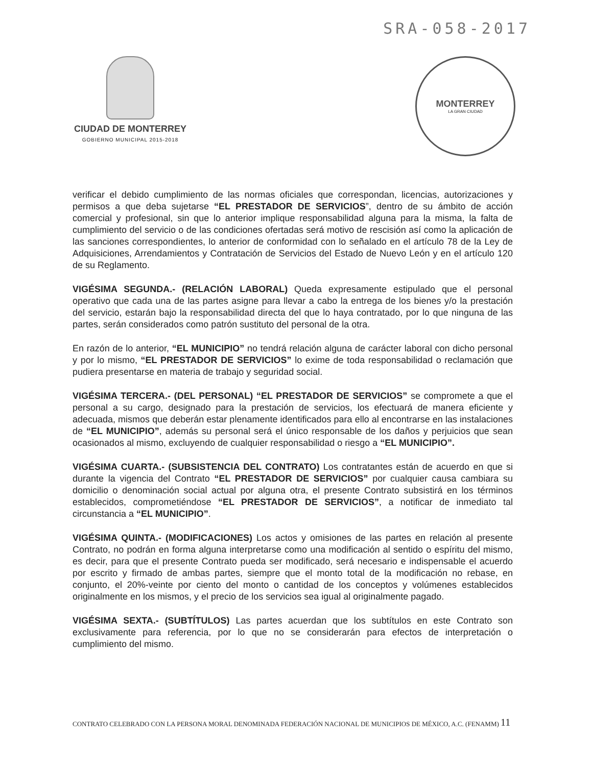SRA-058-2017
CIUDAD DE MONTERREY
GOBIERNO MUNICIPAL 2015-2018
MONTERREY
LA GRAN CIUDAD
verificar el debido cumplimiento de las normas oficiales que correspondan, licencias, autorizaciones y permisos a que deba sujetarse “EL PRESTADOR DE SERVICIOS”, dentro de su ámbito de acción comercial y profesional, sin que lo anterior implique responsabilidad alguna para la misma, la falta de cumplimiento del servicio o de las condiciones ofertadas será motivo de rescisión así como la aplicación de las sanciones correspondientes, lo anterior de conformidad con lo señalado en el artículo 78 de la Ley de Adquisiciones, Arrendamientos y Contratación de Servicios del Estado de Nuevo León y en el artículo 120 de su Reglamento.
VIGÉSIMA SEGUNDA.- (RELACIÓN LABORAL) Queda expresamente estipulado que el personal operativo que cada una de las partes asigne para llevar a cabo la entrega de los bienes y/o la prestación del servicio, estarán bajo la responsabilidad directa del que lo haya contratado, por lo que ninguna de las partes, serán considerados como patrón sustituto del personal de la otra.
En razón de lo anterior, “EL MUNICIPIO” no tendrá relación alguna de carácter laboral con dicho personal y por lo mismo, “EL PRESTADOR DE SERVICIOS” lo exime de toda responsabilidad o reclamación que pudiera presentarse en materia de trabajo y seguridad social.
VIGÉSIMA TERCERA.- (DEL PERSONAL) “EL PRESTADOR DE SERVICIOS” se compromete a que el personal a su cargo, designado para la prestación de servicios, los efectuará de manera eficiente y adecuada, mismos que deberán estar plenamente identificados para ello al encontrarse en las instalaciones de “EL MUNICIPIO”, además su personal será el único responsable de los daños y perjuicios que sean ocasionados al mismo, excluyendo de cualquier responsabilidad o riesgo a “EL MUNICIPIO”.
VIGÉSIMA CUARTA.- (SUBSISTENCIA DEL CONTRATO) Los contratantes están de acuerdo en que si durante la vigencia del Contrato “EL PRESTADOR DE SERVICIOS” por cualquier causa cambiara su domicilio o denominación social actual por alguna otra, el presente Contrato subsistirá en los términos establecidos, comprometiéndose “EL PRESTADOR DE SERVICIOS”, a notificar de inmediato tal circunstancia a “EL MUNICIPIO”.
VIGÉSIMA QUINTA.- (MODIFICACIONES) Los actos y omisiones de las partes en relación al presente Contrato, no podrán en forma alguna interpretarse como una modificación al sentido o espíritu del mismo, es decir, para que el presente Contrato pueda ser modificado, será necesario e indispensable el acuerdo por escrito y firmado de ambas partes, siempre que el monto total de la modificación no rebase, en conjunto, el 20%-veinte por ciento del monto o cantidad de los conceptos y volúmenes establecidos originalmente en los mismos, y el precio de los servicios sea igual al originalmente pagado.
VIGÉSIMA SEXTA.- (SUBTÍTULOS) Las partes acuerdan que los subtítulos en este Contrato son exclusivamente para referencia, por lo que no se considerarán para efectos de interpretación o cumplimiento del mismo.
CONTRATO CELEBRADO CON LA PERSONA MORAL DENOMINADA FEDERACIÓN NACIONAL DE MUNICIPIOS DE MÉXICO, A.C. (FENAMM)
11